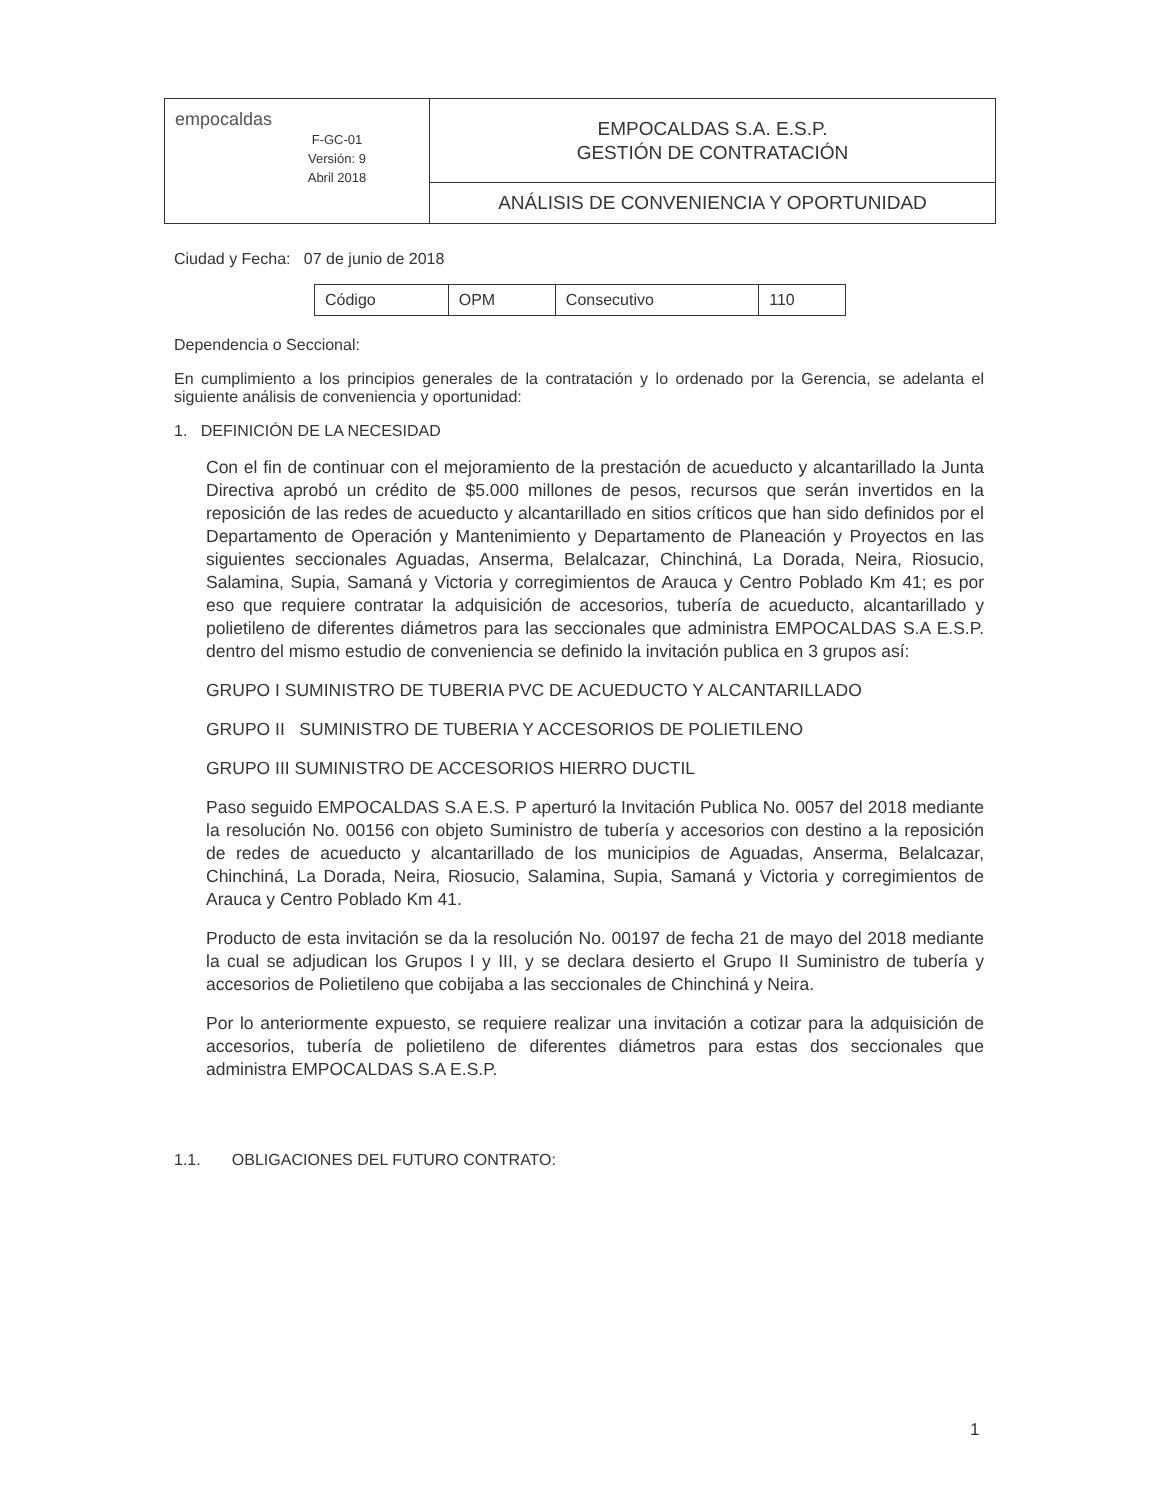| empocaldas F-GC-01 Versión: 9 Abril 2018 | EMPOCALDAS S.A. E.S.P. GESTIÓN DE CONTRATACIÓN |
| | ANÁLISIS DE CONVENIENCIA Y OPORTUNIDAD |
Ciudad y Fecha: 07 de junio de 2018
| Código | OPM | Consecutivo | 110 |
Dependencia o Seccional:
En cumplimiento a los principios generales de la contratación y lo ordenado por la Gerencia, se adelanta el siguiente análisis de conveniencia y oportunidad:
1. DEFINICIÓN DE LA NECESIDAD
Con el fin de continuar con el mejoramiento de la prestación de acueducto y alcantarillado la Junta Directiva aprobó un crédito de $5.000 millones de pesos, recursos que serán invertidos en la reposición de las redes de acueducto y alcantarillado en sitios críticos que han sido definidos por el Departamento de Operación y Mantenimiento y Departamento de Planeación y Proyectos en las siguientes seccionales Aguadas, Anserma, Belalcazar, Chinchiná, La Dorada, Neira, Riosucio, Salamina, Supia, Samaná y Victoria y corregimientos de Arauca y Centro Poblado Km 41; es por eso que requiere contratar la adquisición de accesorios, tubería de acueducto, alcantarillado y polietileno de diferentes diámetros para las seccionales que administra EMPOCALDAS S.A E.S.P. dentro del mismo estudio de conveniencia se definido la invitación publica en 3 grupos así:
GRUPO I SUMINISTRO DE TUBERIA PVC DE ACUEDUCTO Y ALCANTARILLADO
GRUPO II SUMINISTRO DE TUBERIA Y ACCESORIOS DE POLIETILENO
GRUPO III SUMINISTRO DE ACCESORIOS HIERRO DUCTIL
Paso seguido EMPOCALDAS S.A E.S. P aperturó la Invitación Publica No. 0057 del 2018 mediante la resolución No. 00156 con objeto Suministro de tubería y accesorios con destino a la reposición de redes de acueducto y alcantarillado de los municipios de Aguadas, Anserma, Belalcazar, Chinchiná, La Dorada, Neira, Riosucio, Salamina, Supia, Samaná y Victoria y corregimientos de Arauca y Centro Poblado Km 41.
Producto de esta invitación se da la resolución No. 00197 de fecha 21 de mayo del 2018 mediante la cual se adjudican los Grupos I y III, y se declara desierto el Grupo II Suministro de tubería y accesorios de Polietileno que cobijaba a las seccionales de Chinchiná y Neira.
Por lo anteriormente expuesto, se requiere realizar una invitación a cotizar para la adquisición de accesorios, tubería de polietileno de diferentes diámetros para estas dos seccionales que administra EMPOCALDAS S.A E.S.P.
1.1. OBLIGACIONES DEL FUTURO CONTRATO:
1